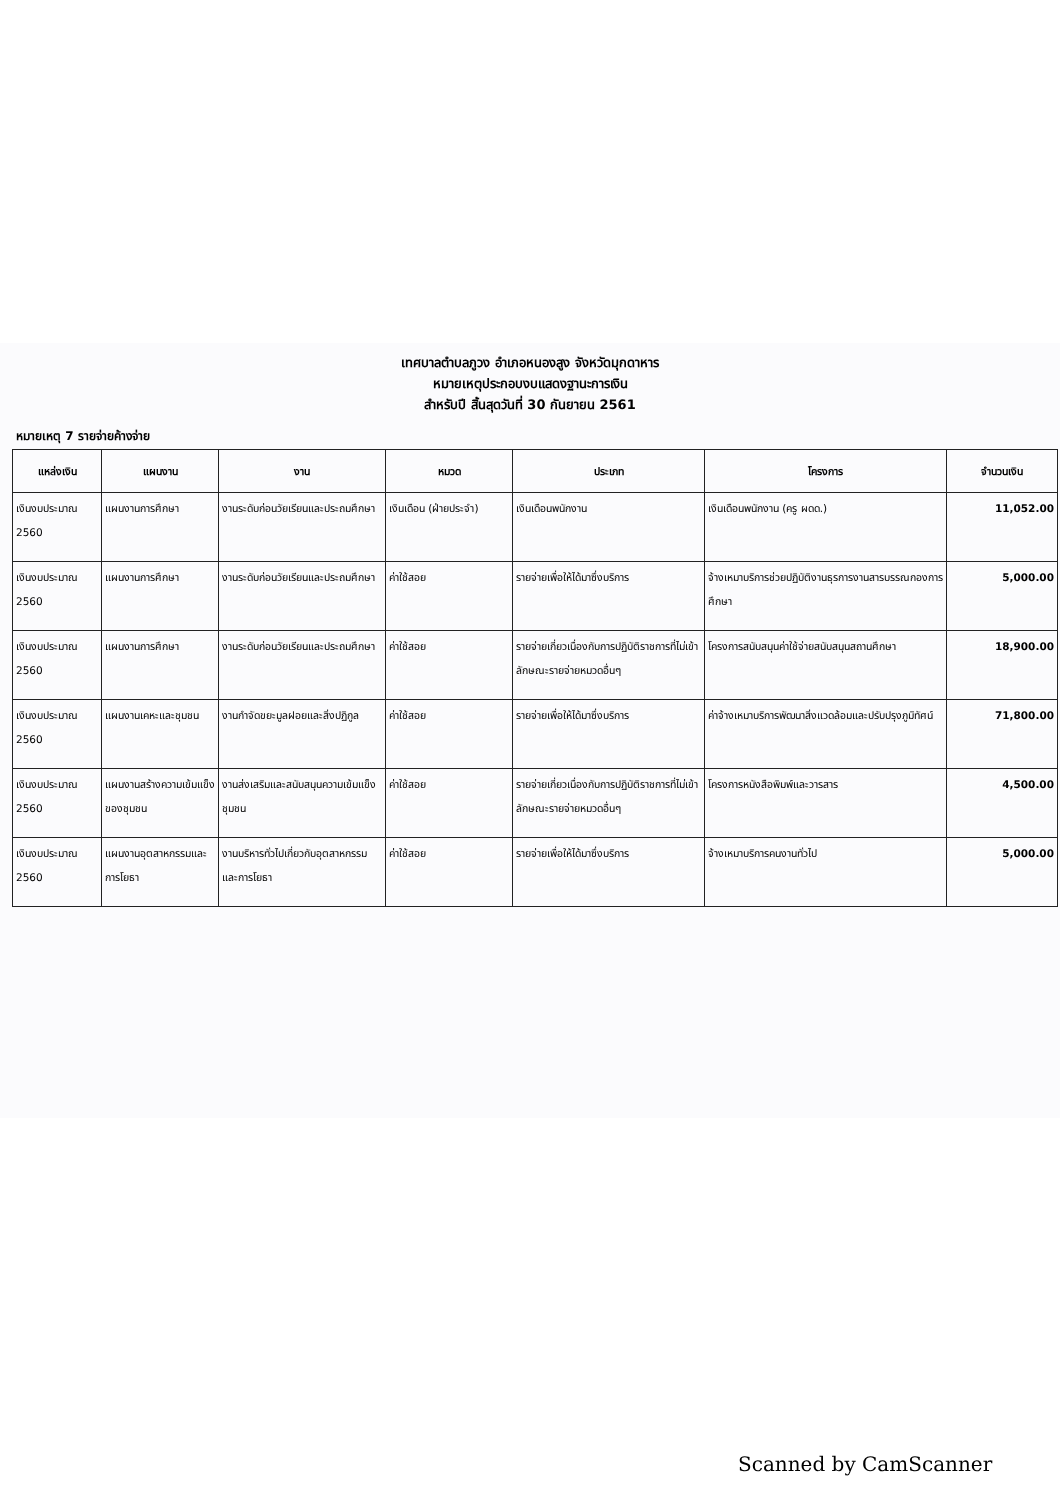เทศบาลตำบลภูวง อำเภอหนองสูง จังหวัดมุกดาหาร
หมายเหตุประกอบงบแสดงฐานะการเงิน
สำหรับปี สิ้นสุดวันที่ 30 กันยายน 2561
หมายเหตุ 7 รายจ่ายค้างจ่าย
| แหล่งเงิน | แผนงาน | งาน | หมวด | ประเภท | โครงการ | จำนวนเงิน |
| --- | --- | --- | --- | --- | --- | --- |
| เงินงบประมาณ 2560 | แผนงานการศึกษา | งานระดับก่อนวัยเรียนและประถมศึกษา | เงินเดือน (ฝ่ายประจำ) | เงินเดือนพนักงาน | เงินเดือนพนักงาน (ครู ผดด.) | 11,052.00 |
| เงินงบประมาณ 2560 | แผนงานการศึกษา | งานระดับก่อนวัยเรียนและประถมศึกษา | ค่าใช้สอย | รายจ่ายเพื่อให้ได้มาซึ่งบริการ | จ้างเหมาบริการช่วยปฏิบัติงานธุรการงานสารบรรณกองการศึกษา | 5,000.00 |
| เงินงบประมาณ 2560 | แผนงานการศึกษา | งานระดับก่อนวัยเรียนและประถมศึกษา | ค่าใช้สอย | รายจ่ายเกี่ยวเนื่องกับการปฏิบัติราชการที่ไม่เข้าลักษณะรายจ่ายหมวดอื่นๆ | โครงการสนับสนุนค่าใช้จ่ายสนับสนุนสถานศึกษา | 18,900.00 |
| เงินงบประมาณ 2560 | แผนงานเคหะและชุมชน | งานกำจัดขยะมูลฝอยและสิ่งปฏิกูล | ค่าใช้สอย | รายจ่ายเพื่อให้ได้มาซึ่งบริการ | ค่าจ้างเหมาบริการพัฒนาสิ่งแวดล้อมและปรับปรุงภูมิทัศน์ | 71,800.00 |
| เงินงบประมาณ 2560 | แผนงานสร้างความเข้มแข็งของชุมชน | งานส่งเสริมและสนับสนุนความเข้มแข็งชุมชน | ค่าใช้สอย | รายจ่ายเกี่ยวเนื่องกับการปฏิบัติราชการที่ไม่เข้าลักษณะรายจ่ายหมวดอื่นๆ | โครงการหนังสือพิมพ์และวารสาร | 4,500.00 |
| เงินงบประมาณ 2560 | แผนงานอุตสาหกรรมและการโยธา | งานบริหารทั่วไปเกี่ยวกับอุตสาหกรรมและการโยธา | ค่าใช้สอย | รายจ่ายเพื่อให้ได้มาซึ่งบริการ | จ้างเหมาบริการคนงานทั่วไป | 5,000.00 |
Scanned by CamScanner